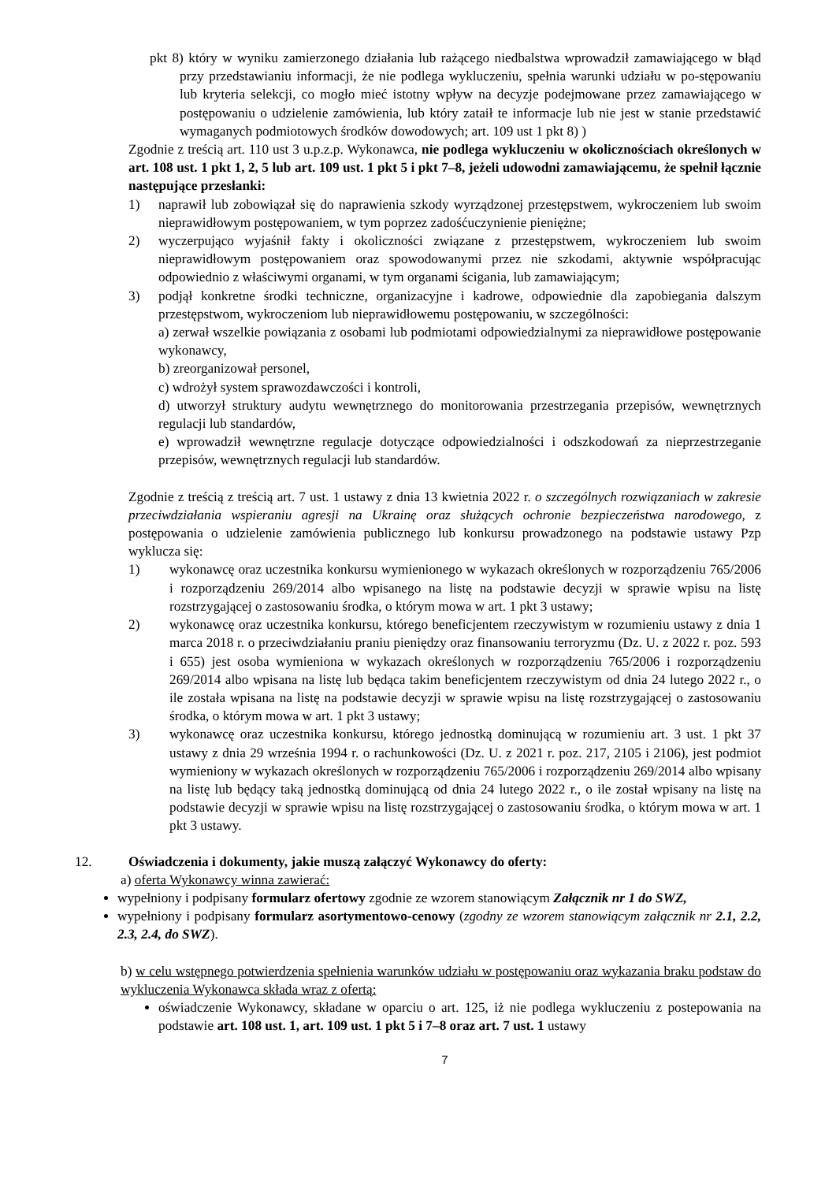pkt 8) który w wyniku zamierzonego działania lub rażącego niedbalstwa wprowadził zamawiającego w błąd przy przedstawianiu informacji, że nie podlega wykluczeniu, spełnia warunki udziału w po-stępowaniu lub kryteria selekcji, co mogło mieć istotny wpływ na decyzje podejmowane przez zamawiającego w postępowaniu o udzielenie zamówienia, lub który zataił te informacje lub nie jest w stanie przedstawić wymaganych podmiotowych środków dowodowych; art. 109 ust 1 pkt 8) )
Zgodnie z treścią art. 110 ust 3 u.p.z.p. Wykonawca, nie podlega wykluczeniu w okolicznościach określonych w art. 108 ust. 1 pkt 1, 2, 5 lub art. 109 ust. 1 pkt 5 i pkt 7–8, jeżeli udowodni zamawiającemu, że spełnił łącznie następujące przesłanki:
1) naprawił lub zobowiązał się do naprawienia szkody wyrządzonej przestępstwem, wykroczeniem lub swoim nieprawidłowym postępowaniem, w tym poprzez zadośćuczynienie pieniężne;
2) wyczerpująco wyjaśnił fakty i okoliczności związane z przestępstwem, wykroczeniem lub swoim nieprawidłowym postępowaniem oraz spowodowanymi przez nie szkodami, aktywnie współpracując odpowiednio z właściwymi organami, w tym organami ścigania, lub zamawiającym;
3) podjął konkretne środki techniczne, organizacyjne i kadrowe, odpowiednie dla zapobiegania dalszym przestępstwom, wykroczeniom lub nieprawidłowemu postępowaniu, w szczególności:
a) zerwał wszelkie powiązania z osobami lub podmiotami odpowiedzialnymi za nieprawidłowe postępowanie wykonawcy,
b) zreorganizował personel,
c) wdrożył system sprawozdawczości i kontroli,
d) utworzył struktury audytu wewnętrznego do monitorowania przestrzegania przepisów, wewnętrznych regulacji lub standardów,
e) wprowadził wewnętrzne regulacje dotyczące odpowiedzialności i odszkodowań za nieprzestrzeganie przepisów, wewnętrznych regulacji lub standardów.
Zgodnie z treścią z treścią art. 7 ust. 1 ustawy z dnia 13 kwietnia 2022 r. o szczególnych rozwiązaniach w zakresie przeciwdziałania wspieraniu agresji na Ukrainę oraz służących ochronie bezpieczeństwa narodowego, z postępowania o udzielenie zamówienia publicznego lub konkursu prowadzonego na podstawie ustawy Pzp wyklucza się:
1) wykonawcę oraz uczestnika konkursu wymienionego w wykazach określonych w rozporządzeniu 765/2006 i rozporządzeniu 269/2014 albo wpisanego na listę na podstawie decyzji w sprawie wpisu na listę rozstrzygającej o zastosowaniu środka, o którym mowa w art. 1 pkt 3 ustawy;
2) wykonawcę oraz uczestnika konkursu, którego beneficjentem rzeczywistym w rozumieniu ustawy z dnia 1 marca 2018 r. o przeciwdziałaniu praniu pieniędzy oraz finansowaniu terroryzmu (Dz. U. z 2022 r. poz. 593 i 655) jest osoba wymieniona w wykazach określonych w rozporządzeniu 765/2006 i rozporządzeniu 269/2014 albo wpisana na listę lub będąca takim beneficjentem rzeczywistym od dnia 24 lutego 2022 r., o ile została wpisana na listę na podstawie decyzji w sprawie wpisu na listę rozstrzygającej o zastosowaniu środka, o którym mowa w art. 1 pkt 3 ustawy;
3) wykonawcę oraz uczestnika konkursu, którego jednostką dominującą w rozumieniu art. 3 ust. 1 pkt 37 ustawy z dnia 29 września 1994 r. o rachunkowości (Dz. U. z 2021 r. poz. 217, 2105 i 2106), jest podmiot wymieniony w wykazach określonych w rozporządzeniu 765/2006 i rozporządzeniu 269/2014 albo wpisany na listę lub będący taką jednostką dominującą od dnia 24 lutego 2022 r., o ile został wpisany na listę na podstawie decyzji w sprawie wpisu na listę rozstrzygającej o zastosowaniu środka, o którym mowa w art. 1 pkt 3 ustawy.
12. Oświadczenia i dokumenty, jakie muszą załączyć Wykonawcy do oferty:
a) oferta Wykonawcy winna zawierać:
wypełniony i podpisany formularz ofertowy zgodnie ze wzorem stanowiącym Załącznik nr 1 do SWZ,
wypełniony i podpisany formularz asortymentowo-cenowy (zgodny ze wzorem stanowiącym załącznik nr 2.1, 2.2, 2.3, 2.4, do SWZ).
b) w celu wstępnego potwierdzenia spełnienia warunków udziału w postępowaniu oraz wykazania braku podstaw do wykluczenia Wykonawca składa wraz z ofertą:
oświadczenie Wykonawcy, składane w oparciu o art. 125, iż nie podlega wykluczeniu z postepowania na podstawie art. 108 ust. 1, art. 109 ust. 1 pkt 5 i 7–8 oraz art. 7 ust. 1 ustawy
7